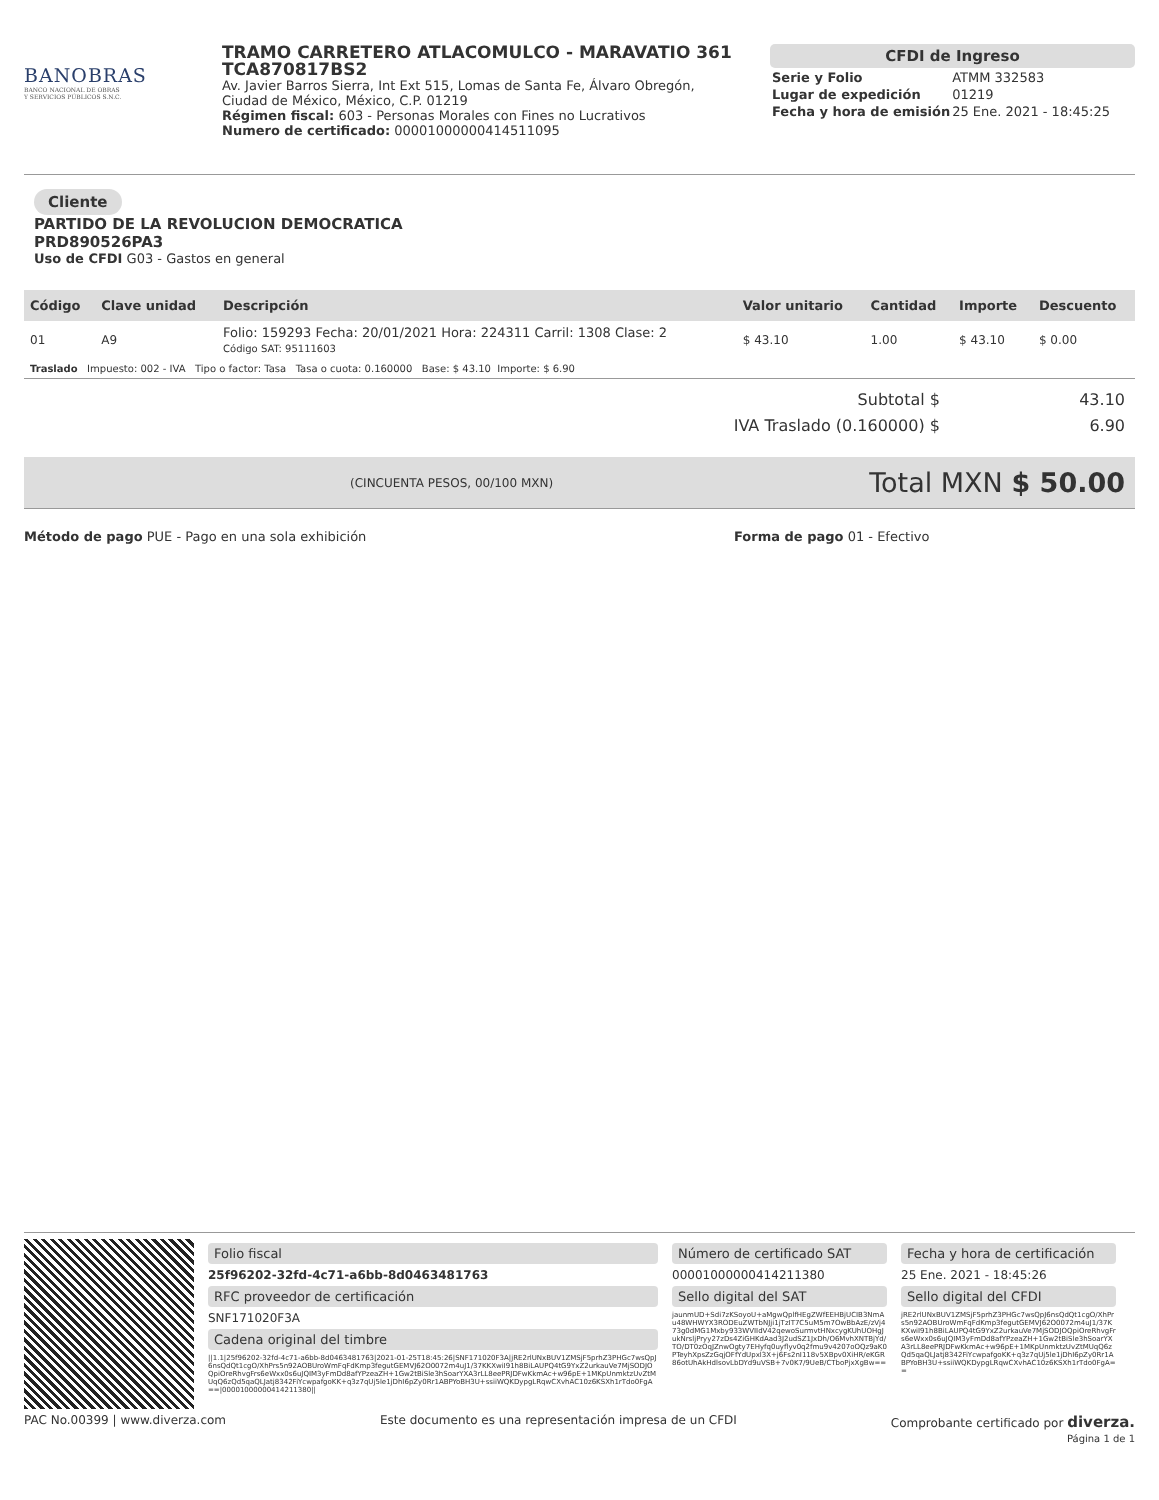BANOBRAS
BANCO NACIONAL DE OBRAS
Y SERVICIOS PÚBLICOS S.N.C.
TRAMO CARRETERO ATLACOMULCO - MARAVATIO 361
TCA870817BS2
Av. Javier Barros Sierra, Int Ext 515, Lomas de Santa Fe, Álvaro Obregón, Ciudad de México, México, C.P. 01219
Régimen fiscal: 603 - Personas Morales con Fines no Lucrativos
Numero de certificado: 00001000000414511095
CFDI de Ingreso
| Serie y Folio | ATMM 332583 |
| Lugar de expedición | 01219 |
| Fecha y hora de emisión | 25 Ene. 2021 - 18:45:25 |
Cliente
PARTIDO DE LA REVOLUCION DEMOCRATICA
PRD890526PA3
Uso de CFDI G03 - Gastos en general
| Código | Clave unidad | Descripción | Valor unitario | Cantidad | Importe | Descuento |
| --- | --- | --- | --- | --- | --- | --- |
| 01 | A9 | Folio: 159293 Fecha: 20/01/2021 Hora: 224311 Carril: 1308 Clase: 2 Código SAT: 95111603 | $ 43.10 | 1.00 | $ 43.10 | $ 0.00 |
| Traslado Impuesto: 002 - IVA Tipo o factor: Tasa Tasa o cuota: 0.160000 Base: $ 43.10 Importe: $ 6.90 | | | | | | |
Subtotal $ 43.10
IVA Traslado (0.160000) $ 6.90
(CINCUENTA PESOS, 00/100 MXN)
Total MXN $ 50.00
Método de pago PUE - Pago en una sola exhibición Forma de pago 01 - Efectivo
Folio fiscal
25f96202-32fd-4c71-a6bb-8d0463481763
RFC proveedor de certificación
SNF171020F3A
Cadena original del timbre
||1.1|25f96202-32fd-4c71-a6bb-8d0463481763|2021-01-25T18:45:26|SNF171020F3A|jRE2rlUNxBUV1ZMSjF5prhZ3PHGc7wsQpJ6nsQdQt1cgO/XhPrs5n92AOBUroWmFqFdKmp3fegutGEMVJ62O0072m4uJ1/37KKXwiI91h8BiLAUPQ4tG9YxZ2urkauVe7MjSODJOQpiOreRhvgFrs6eWxx0s6uJQIM3yFmDd8afYPzeaZH+1Gw2tBiSle3hSoarYXA3rLL8eePRJDFwKkmAc+w96pE+1MKpUnmktzUvZtMUqQ6zQd5qaQLJatj8342FiYcwpafgoKK+q3z7qUj5le1jDhI6pZy0Rr1ABPYoBH3U+ssiiWQKDypgLRqwCXvhAC10z6KSXh1rTdo0FgA==|00001000000414211380||
Número de certificado SAT
00001000000414211380
Sello digital del SAT
jaunmUD+Sdi7zKSoyoU+aMgwQplfHEgZWfEEHBjUCIB3NmAu48WHWYX3RODEuZWTbNJji1jTzIT7C5uM5m7OwBbAzE/zVj473g0dMG1Mxby933WVIIdV42qewoSurmvtHNxcygKUhUOHgJukNrsljPryy27zDs4ZiGHKdAad3J2udSZ1JxDh/O6MvhXNTBjYd/TO/DT0zOqJZnwOgty7EHyfq0uyflyv0q2fmu9v4207oOQz9aK0PTeyhXpsZzGqjOFfYdUpxl3X+j6Fs2nI118v5XBpv0XiHR/eKGR86otUhAkHdlsovLbDYd9uVSB+7v0K7/9UeB/CTboPjxXgBw==
Fecha y hora de certificación
25 Ene. 2021 - 18:45:26
Sello digital del CFDI
jRE2rlUNxBUV1ZMSjF5prhZ3PHGc7wsQpJ6nsQdQt1cgO/XhPrs5n92AOBUroWmFqFdKmp3fegutGEMVJ62O0072m4uJ1/37KKXwiI91h8BiLAUPQ4tG9YxZ2urkauVe7MjSODJOQpiOreRhvgFrs6eWxx0s6uJQIM3yFmDd8afYPzeaZH+1Gw2tBiSle3hSoarYXA3rLL8eePRJDFwKkmAc+w96pE+1MKpUnmktzUvZtMUqQ6zQd5qaQLJatj8342FiYcwpafgoKK+q3z7qUj5le1jDhI6pZy0Rr1ABPYoBH3U+ssiiWQKDypgLRqwCXvhAC10z6KSXh1rTdo0FgA==
PAC No.00399 | www.diverza.com Este documento es una representación impresa de un CFDI Comprobante certificado por diverza.
Página 1 de 1